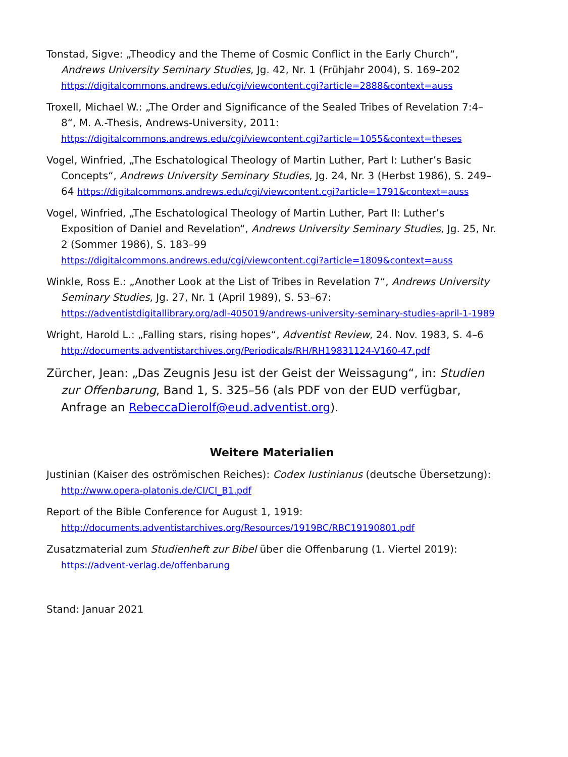Tonstad, Sigve: „Theodicy and the Theme of Cosmic Conflict in the Early Church“, Andrews University Seminary Studies, Jg. 42, Nr. 1 (Frühjahr 2004), S. 169–202 https://digitalcommons.andrews.edu/cgi/viewcontent.cgi?article=2888&context=auss
Troxell, Michael W.: „The Order and Significance of the Sealed Tribes of Revelation 7:4–8“, M. A.-Thesis, Andrews-University, 2011: https://digitalcommons.andrews.edu/cgi/viewcontent.cgi?article=1055&context=theses
Vogel, Winfried, „The Eschatological Theology of Martin Luther, Part I: Luther’s Basic Concepts“, Andrews University Seminary Studies, Jg. 24, Nr. 3 (Herbst 1986), S. 249–64 https://digitalcommons.andrews.edu/cgi/viewcontent.cgi?article=1791&context=auss
Vogel, Winfried, „The Eschatological Theology of Martin Luther, Part II: Luther’s Exposition of Daniel and Revelation“, Andrews University Seminary Studies, Jg. 25, Nr. 2 (Sommer 1986), S. 183–99
https://digitalcommons.andrews.edu/cgi/viewcontent.cgi?article=1809&context=auss
Winkle, Ross E.: „Another Look at the List of Tribes in Revelation 7“, Andrews University Seminary Studies, Jg. 27, Nr. 1 (April 1989), S. 53–67: https://adventistdigitallibrary.org/adl-405019/andrews-university-seminary-studies-april-1-1989
Wright, Harold L.: „Falling stars, rising hopes“, Adventist Review, 24. Nov. 1983, S. 4–6 http://documents.adventistarchives.org/Periodicals/RH/RH19831124-V160-47.pdf
Zürcher, Jean: „Das Zeugnis Jesu ist der Geist der Weissagung“, in: Studien zur Offenbarung, Band 1, S. 325–56 (als PDF von der EUD verfügbar, Anfrage an RebeccaDierolf@eud.adventist.org).
Weitere Materialien
Justinian (Kaiser des oströmischen Reiches): Codex Iustinianus (deutsche Übersetzung): http://www.opera-platonis.de/CI/CI_B1.pdf
Report of the Bible Conference for August 1, 1919:
http://documents.adventistarchives.org/Resources/1919BC/RBC19190801.pdf
Zusatzmaterial zum Studienheft zur Bibel über die Offenbarung (1. Viertel 2019):
https://advent-verlag.de/offenbarung
Stand: Januar 2021